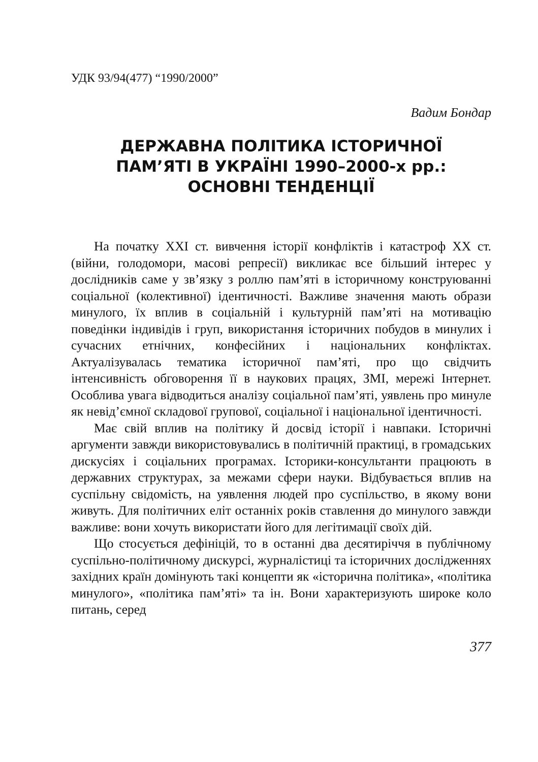УДК 93/94(477) “1990/2000”
Вадим Бондар
ДЕРЖАВНА ПОЛІТИКА ІСТОРИЧНОЇ
ПАМ’ЯТІ В УКРАЇНІ 1990–2000-х рр.:
ОСНОВНІ ТЕНДЕНЦІЇ
На початку XXI ст. вивчення історії конфліктів і катастроф XX ст. (війни, голодомори, масові репресії) викликає все більший інтерес у дослідників саме у зв’язку з роллю пам’яті в історичному конструюванні соціальної (колективної) ідентичності. Важливе значення мають образи минулого, їх вплив в соціальній і культурній пам’яті на мотивацію поведінки індивідів і груп, використання історичних побудов в минулих і сучасних етнічних, конфесійних і національних конфліктах. Актуалізувалась тематика історичної пам’яті, про що свідчить інтенсивність обговорення її в наукових працях, ЗМІ, мережі Інтернет. Особлива увага відводиться аналізу соціальної пам’яті, уявлень про минуле як невід’ємної складової групової, соціальної і національної ідентичності.
Має свій вплив на політику й досвід історії і навпаки. Історичні аргументи завжди використовувались в політичній практиці, в громадських дискусіях і соціальних програмах. Історики-консультанти працюють в державних структурах, за межами сфери науки. Відбувається вплив на суспільну свідомість, на уявлення людей про суспільство, в якому вони живуть. Для політичних еліт останніх років ставлення до минулого завжди важливе: вони хочуть використати його для легітимації своїх дій.
Що стосується дефініцій, то в останні два десятиріччя в публічному суспільно-політичному дискурсі, журналістиці та історичних дослідженнях західних країн домінують такі концепти як «історична політика», «політика минулого», «політика пам’яті» та ін. Вони характеризують широке коло питань, серед
377